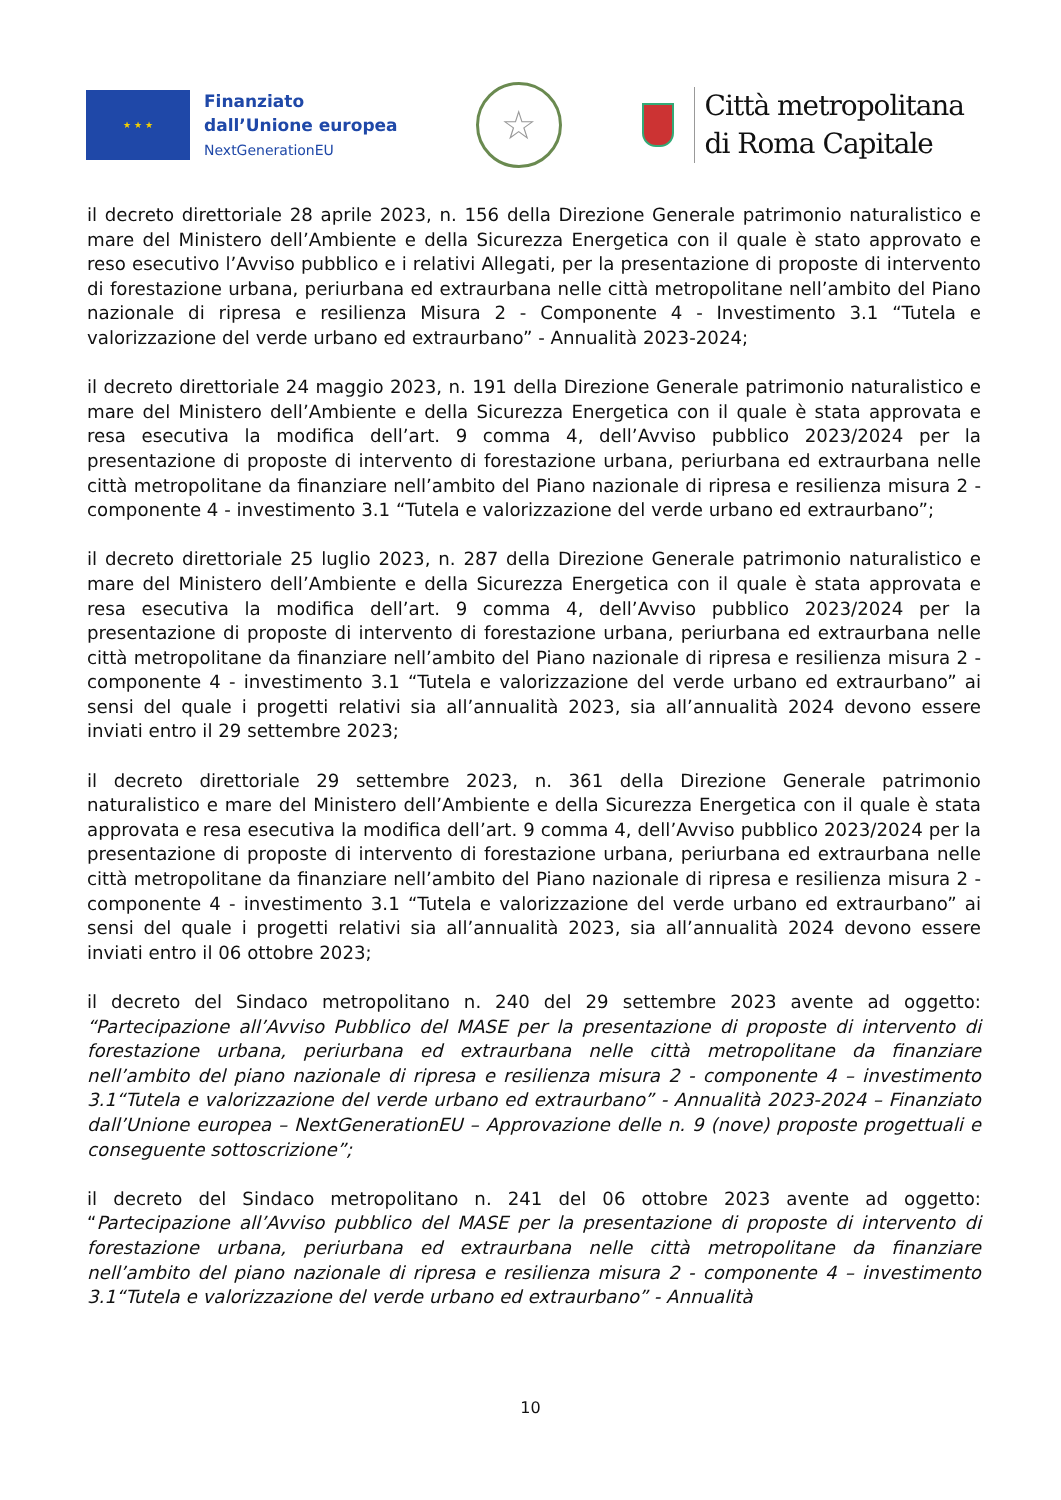★ ★ ★
Finanziato
dall’Unione europea
NextGenerationEU
☆
Città metropolitana
di Roma Capitale
il decreto direttoriale 28 aprile 2023, n. 156 della Direzione Generale patrimonio naturalistico e mare del Ministero dell’Ambiente e della Sicurezza Energetica con il quale è stato approvato e reso esecutivo l’Avviso pubblico e i relativi Allegati, per la presentazione di proposte di intervento di forestazione urbana, periurbana ed extraurbana nelle città metropolitane nell’ambito del Piano nazionale di ripresa e resilienza Misura 2 - Componente 4 - Investimento 3.1 “Tutela e valorizzazione del verde urbano ed extraurbano” - Annualità 2023-2024;
il decreto direttoriale 24 maggio 2023, n. 191 della Direzione Generale patrimonio naturalistico e mare del Ministero dell’Ambiente e della Sicurezza Energetica con il quale è stata approvata e resa esecutiva la modifica dell’art. 9 comma 4, dell’Avviso pubblico 2023/2024 per la presentazione di proposte di intervento di forestazione urbana, periurbana ed extraurbana nelle città metropolitane da finanziare nell’ambito del Piano nazionale di ripresa e resilienza misura 2 - componente 4 - investimento 3.1 “Tutela e valorizzazione del verde urbano ed extraurbano”;
il decreto direttoriale 25 luglio 2023, n. 287 della Direzione Generale patrimonio naturalistico e mare del Ministero dell’Ambiente e della Sicurezza Energetica con il quale è stata approvata e resa esecutiva la modifica dell’art. 9 comma 4, dell’Avviso pubblico 2023/2024 per la presentazione di proposte di intervento di forestazione urbana, periurbana ed extraurbana nelle città metropolitane da finanziare nell’ambito del Piano nazionale di ripresa e resilienza misura 2 - componente 4 - investimento 3.1 “Tutela e valorizzazione del verde urbano ed extraurbano” ai sensi del quale i progetti relativi sia all’annualità 2023, sia all’annualità 2024 devono essere inviati entro il 29 settembre 2023;
il decreto direttoriale 29 settembre 2023, n. 361 della Direzione Generale patrimonio naturalistico e mare del Ministero dell’Ambiente e della Sicurezza Energetica con il quale è stata approvata e resa esecutiva la modifica dell’art. 9 comma 4, dell’Avviso pubblico 2023/2024 per la presentazione di proposte di intervento di forestazione urbana, periurbana ed extraurbana nelle città metropolitane da finanziare nell’ambito del Piano nazionale di ripresa e resilienza misura 2 - componente 4 - investimento 3.1 “Tutela e valorizzazione del verde urbano ed extraurbano” ai sensi del quale i progetti relativi sia all’annualità 2023, sia all’annualità 2024 devono essere inviati entro il 06 ottobre 2023;
il decreto del Sindaco metropolitano n. 240 del 29 settembre 2023 avente ad oggetto: “Partecipazione all’Avviso Pubblico del MASE per la presentazione di proposte di intervento di forestazione urbana, periurbana ed extraurbana nelle città metropolitane da finanziare nell’ambito del piano nazionale di ripresa e resilienza misura 2 - componente 4 – investimento 3.1“Tutela e valorizzazione del verde urbano ed extraurbano” - Annualità 2023-2024 – Finanziato dall’Unione europea – NextGenerationEU – Approvazione delle n. 9 (nove) proposte progettuali e conseguente sottoscrizione”;
il decreto del Sindaco metropolitano n. 241 del 06 ottobre 2023 avente ad oggetto: “Partecipazione all’Avviso pubblico del MASE per la presentazione di proposte di intervento di forestazione urbana, periurbana ed extraurbana nelle città metropolitane da finanziare nell’ambito del piano nazionale di ripresa e resilienza misura 2 - componente 4 – investimento 3.1“Tutela e valorizzazione del verde urbano ed extraurbano” - Annualità
10